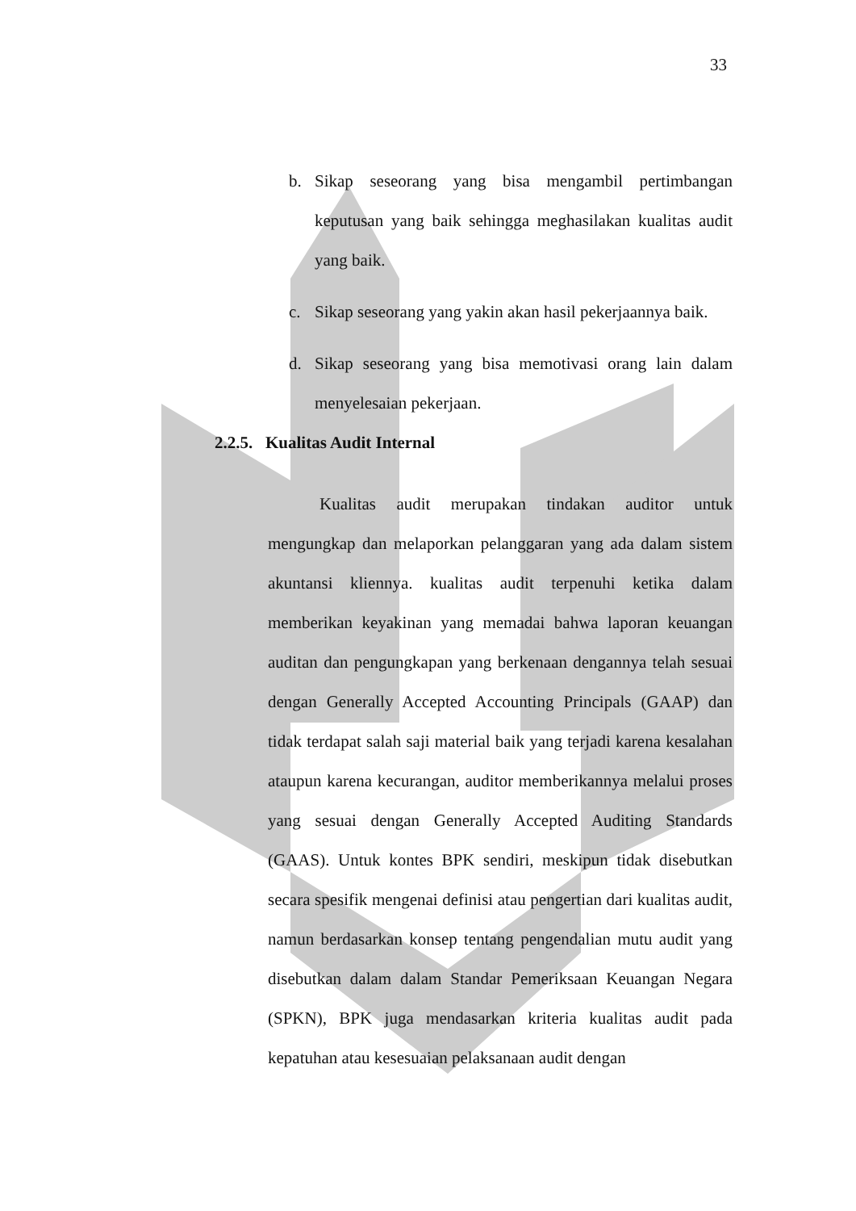33
b. Sikap seseorang yang bisa mengambil pertimbangan keputusan yang baik sehingga meghasilakan kualitas audit yang baik.
c. Sikap seseorang yang yakin akan hasil pekerjaannya baik.
d. Sikap seseorang yang bisa memotivasi orang lain dalam menyelesaian pekerjaan.
2.2.5. Kualitas Audit Internal
Kualitas audit merupakan tindakan auditor untuk mengungkap dan melaporkan pelanggaran yang ada dalam sistem akuntansi kliennya. kualitas audit terpenuhi ketika dalam memberikan keyakinan yang memadai bahwa laporan keuangan auditan dan pengungkapan yang berkenaan dengannya telah sesuai dengan Generally Accepted Accounting Principals (GAAP) dan tidak terdapat salah saji material baik yang terjadi karena kesalahan ataupun karena kecurangan, auditor memberikannya melalui proses yang sesuai dengan Generally Accepted Auditing Standards (GAAS). Untuk kontes BPK sendiri, meskipun tidak disebutkan secara spesifik mengenai definisi atau pengertian dari kualitas audit, namun berdasarkan konsep tentang pengendalian mutu audit yang disebutkan dalam dalam Standar Pemeriksaan Keuangan Negara (SPKN), BPK juga mendasarkan kriteria kualitas audit pada kepatuhan atau kesesuaian pelaksanaan audit dengan